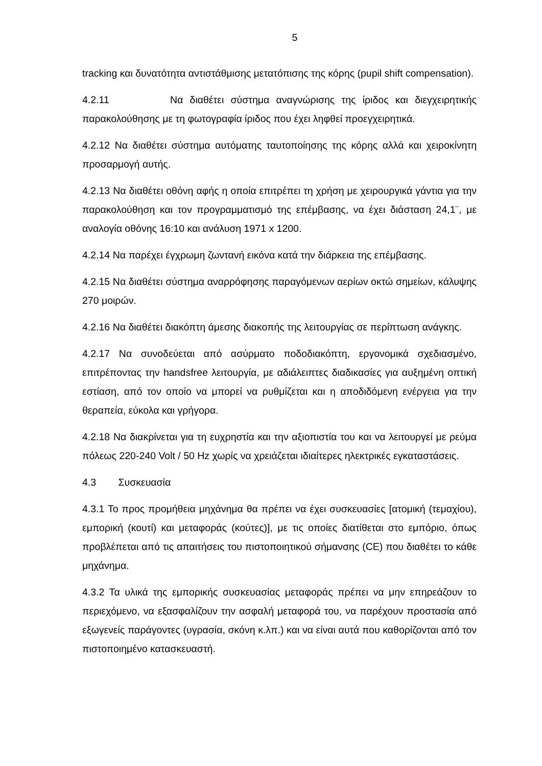5
tracking και δυνατότητα αντιστάθμισης μετατόπισης της κόρης (pupil shift compensation).
4.2.11 Να διαθέτει σύστημα αναγνώρισης της ίριδος και διεγχειρητικής παρακολούθησης με τη φωτογραφία ίριδος που έχει ληφθεί προεγχειρητικά.
4.2.12 Να διαθέτει σύστημα αυτόματης ταυτοποίησης της κόρης αλλά και χειροκίνητη προσαρμογή αυτής.
4.2.13 Να διαθέτει οθόνη αφής η οποία επιτρέπει τη χρήση με χειρουργικά γάντια για την παρακολούθηση και τον προγραμματισμό της επέμβασης, να έχει διάσταση 24,1¨, με αναλογία οθόνης 16:10 και ανάλυση 1971 x 1200.
4.2.14 Να παρέχει έγχρωμη ζωντανή εικόνα κατά την διάρκεια της επέμβασης.
4.2.15 Να διαθέτει σύστημα αναρρόφησης παραγόμενων αερίων οκτώ σημείων, κάλυψης 270 μοιρών.
4.2.16 Να διαθέτει διακόπτη άμεσης διακοπής της λειτουργίας σε περίπτωση ανάγκης.
4.2.17 Να συνοδεύεται από ασύρματο ποδοδιακόπτη, εργονομικά σχεδιασμένο, επιτρέποντας την handsfree λειτουργία, με αδιάλειπτες διαδικασίες για αυξημένη οπτική εστίαση, από τον οποίο να μπορεί να ρυθμίζεται και η αποδιδόμενη ενέργεια για την θεραπεία, εύκολα και γρήγορα.
4.2.18 Να διακρίνεται για τη ευχρηστία και την αξιοπιστία του και να λειτουργεί με ρεύμα πόλεως 220-240 Volt / 50 Hz χωρίς να χρειάζεται ιδιαίτερες ηλεκτρικές εγκαταστάσεις.
4.3 Συσκευασία
4.3.1 Το προς προμήθεια μηχάνημα θα πρέπει να έχει συσκευασίες [ατομική (τεμαχίου), εμπορική (κουτί) και μεταφοράς (κούτες)], με τις οποίες διατίθεται στο εμπόριο, όπως προβλέπεται από τις απαιτήσεις του πιστοποιητικού σήμανσης (CE) που διαθέτει το κάθε μηχάνημα.
4.3.2 Τα υλικά της εμπορικής συσκευασίας μεταφοράς πρέπει να μην επηρεάζουν το περιεχόμενο, να εξασφαλίζουν την ασφαλή μεταφορά του, να παρέχουν προστασία από εξωγενείς παράγοντες (υγρασία, σκόνη κ.λπ.) και να είναι αυτά που καθορίζονται από τον πιστοποιημένο κατασκευαστή.